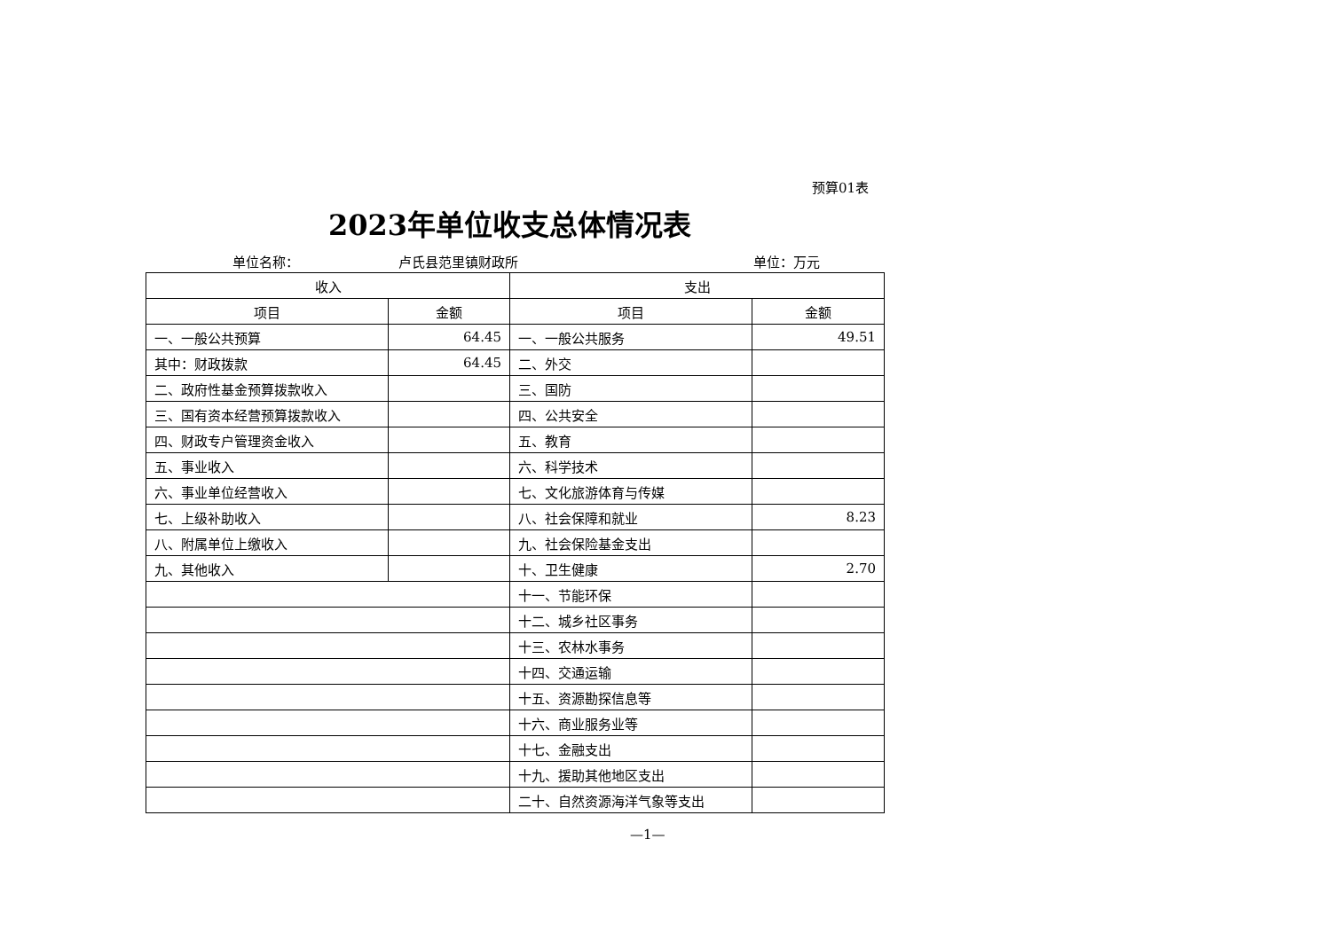预算01表
2023年单位收支总体情况表
单位名称： 卢氏县范里镇财政所 单位：万元
| 收入 | | 支出 | |
| --- | --- | --- | --- |
| 项目 | 金额 | 项目 | 金额 |
| 一、一般公共预算 | 64.45 | 一、一般公共服务 | 49.51 |
| 其中：财政拨款 | 64.45 | 二、外交 | |
| 二、政府性基金预算拨款收入 | | 三、国防 | |
| 三、国有资本经营预算拨款收入 | | 四、公共安全 | |
| 四、财政专户管理资金收入 | | 五、教育 | |
| 五、事业收入 | | 六、科学技术 | |
| 六、事业单位经营收入 | | 七、文化旅游体育与传媒 | |
| 七、上级补助收入 | | 八、社会保障和就业 | 8.23 |
| 八、附属单位上缴收入 | | 九、社会保险基金支出 | |
| 九、其他收入 | | 十、卫生健康 | 2.70 |
| | | 十一、节能环保 | |
| | | 十二、城乡社区事务 | |
| | | 十三、农林水事务 | |
| | | 十四、交通运输 | |
| | | 十五、资源勘探信息等 | |
| | | 十六、商业服务业等 | |
| | | 十七、金融支出 | |
| | | 十九、援助其他地区支出 | |
| | | 二十、自然资源海洋气象等支出 | |
—1—